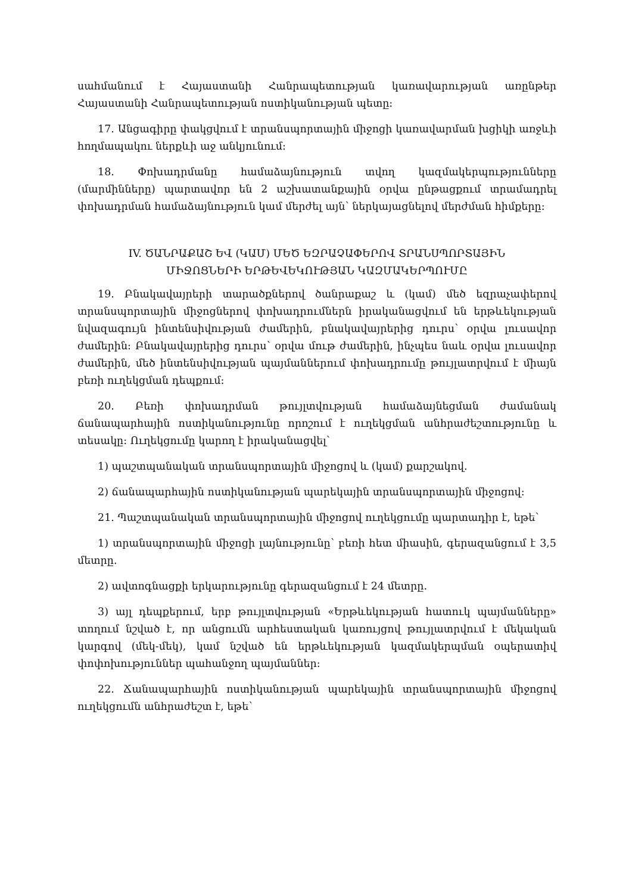սահմանում է Հայաստանի Հանրապետության կառավարության առընթեր Հայաստանի Հանրապետության ոստիկանության պետը:
17. Անցագիրը փակցվում է տրանսպորտային միջոցի կառավարման խցիկի առջևի հողմապակու ներքևի աջ անկյունում:
18. Փոխադրմանը համաձայնություն տվող կազմակերպությունները (մարմինները) պարտավոր են 2 աշխատանքային օրվա ընթացքում տրամադրել փոխադրման համաձայնություն կամ մերժել այն՝ ներկայացնելով մերժման հիմքերը:
IV. ԾԱՆՐԱՔԱՇ ԵՎ (ԿԱՄ) ՄԵԾ ԵԶՐԱՉԱՓԵՐՈՎ ՏՐԱՆՍՊՈՐՏԱՅԻՆ
ՄԻՋՈՑՆԵՐԻ ԵՐԹԵՎԵԿՈՒԹՅԱՆ ԿԱԶՄԱԿԵՐՊՈՒՄԸ
19. Բնակավայրերի տարածքներով ծանրաքաշ և (կամ) մեծ եզրաչափերով տրանսպորտային միջոցներով փոխադրումներն իրականացվում են երթևեկության նվազագույն ինտենսիվության ժամերին, բնակավայրերից դուրս՝ օրվա լուսավոր ժամերին: Բնակավայրերից դուրս՝ օրվա մութ ժամերին, ինչպես նաև օրվա լուսավոր ժամերին, մեծ ինտենսիվության պայմաններում փոխադրումը թույլատրվում է միայն բեռի ուղեկցման դեպքում:
20. Բեռի փոխադրման թույլտվության համաձայնեցման ժամանակ ճանապարհային ոստիկանությունը որոշում է ուղեկցման անհրաժեշտությունը և տեսակը: Ուղեկցումը կարող է իրականացվել՝
1) պաշտպանական տրանսպորտային միջոցով և (կամ) քարշակով.
2) ճանապարհային ոստիկանության պարեկային տրանսպորտային միջոցով:
21. Պաշտպանական տրանսպորտային միջոցով ուղեկցումը պարտադիր է, եթե՝
1) տրանսպորտային միջոցի լայնությունը՝ բեռի հետ միասին, գերազանցում է 3,5 մետրը.
2) ավտոգնացքի երկարությունը գերազանցում է 24 մետրը.
3) այլ դեպքերում, երբ թույլտվության «Երթևեկության հատուկ պայմանները» տողում նշված է, որ անցումն արհեստական կառույցով թույլատրվում է մեկական կարգով (մեկ-մեկ), կամ նշված են երթևեկության կազմակերպման օպերատիվ փոփոխություններ պահանջող պայմաններ:
22. Ճանապարհային ոստիկանության պարեկային տրանսպորտային միջոցով ուղեկցումն անհրաժեշտ է, եթե՝